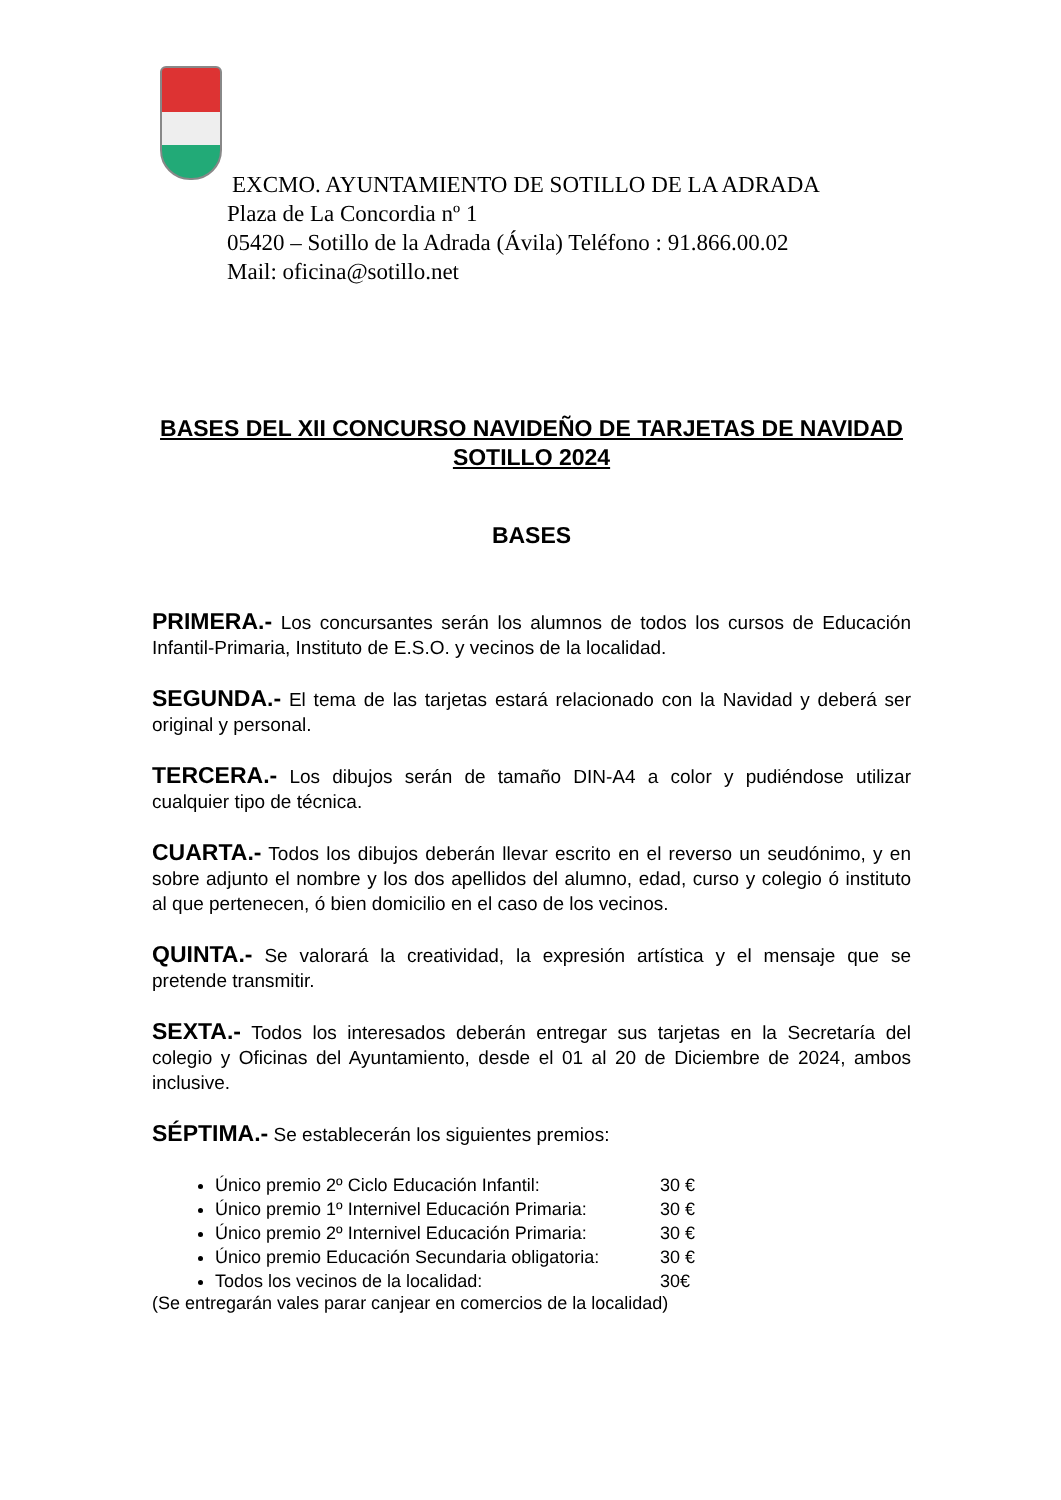EXCMO. AYUNTAMIENTO DE SOTILLO DE LA ADRADA
Plaza de La Concordia nº 1
05420 – Sotillo de la Adrada (Ávila) Teléfono : 91.866.00.02
Mail: oficina@sotillo.net
BASES DEL XII CONCURSO NAVIDEÑO DE TARJETAS DE NAVIDAD SOTILLO 2024
BASES
PRIMERA.- Los concursantes serán los alumnos de todos los cursos de Educación Infantil-Primaria, Instituto de E.S.O. y vecinos de la localidad.
SEGUNDA.- El tema de las tarjetas estará relacionado con la Navidad y deberá ser original y personal.
TERCERA.- Los dibujos serán de tamaño DIN-A4 a color y pudiéndose utilizar cualquier tipo de técnica.
CUARTA.- Todos los dibujos deberán llevar escrito en el reverso un seudónimo, y en sobre adjunto el nombre y los dos apellidos del alumno, edad, curso y colegio ó instituto al que pertenecen, ó bien domicilio en el caso de los vecinos.
QUINTA.- Se valorará la creatividad, la expresión artística y el mensaje que se pretende transmitir.
SEXTA.- Todos los interesados deberán entregar sus tarjetas en la Secretaría del colegio y Oficinas del Ayuntamiento, desde el 01 al 20 de Diciembre de 2024, ambos inclusive.
SÉPTIMA.- Se establecerán los siguientes premios:
Único premio 2º Ciclo Educación Infantil: 30 €
Único premio 1º Internivel Educación Primaria: 30 €
Único premio 2º Internivel Educación Primaria: 30 €
Único premio Educación Secundaria obligatoria: 30 €
Todos los vecinos de la localidad: 30€
(Se entregarán vales parar canjear en comercios de la localidad)